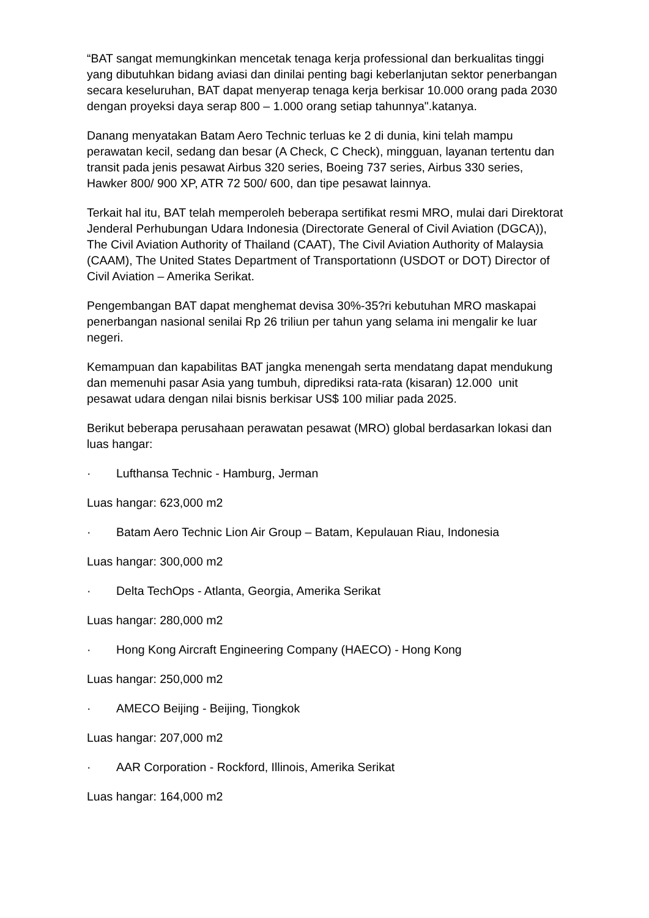“BAT sangat memungkinkan mencetak tenaga kerja professional dan berkualitas tinggi yang dibutuhkan bidang aviasi dan dinilai penting bagi keberlanjutan sektor penerbangan secara keseluruhan, BAT dapat menyerap tenaga kerja berkisar 10.000 orang pada 2030 dengan proyeksi daya serap 800 – 1.000 orang setiap tahunnya".katanya.
Danang menyatakan Batam Aero Technic terluas ke 2 di dunia, kini telah mampu perawatan kecil, sedang dan besar (A Check, C Check), mingguan, layanan tertentu dan transit pada jenis pesawat Airbus 320 series, Boeing 737 series, Airbus 330 series, Hawker 800/ 900 XP, ATR 72 500/ 600, dan tipe pesawat lainnya.
Terkait hal itu, BAT telah memperoleh beberapa sertifikat resmi MRO, mulai dari Direktorat Jenderal Perhubungan Udara Indonesia (Directorate General of Civil Aviation (DGCA)), The Civil Aviation Authority of Thailand (CAAT), The Civil Aviation Authority of Malaysia (CAAM), The United States Department of Transportationn (USDOT or DOT) Director of Civil Aviation – Amerika Serikat.
Pengembangan BAT dapat menghemat devisa 30%-35?ri kebutuhan MRO maskapai penerbangan nasional senilai Rp 26 triliun per tahun yang selama ini mengalir ke luar negeri.
Kemampuan dan kapabilitas BAT jangka menengah serta mendatang dapat mendukung dan memenuhi pasar Asia yang tumbuh, diprediksi rata-rata (kisaran) 12.000 unit pesawat udara dengan nilai bisnis berkisar US$ 100 miliar pada 2025.
Berikut beberapa perusahaan perawatan pesawat (MRO) global berdasarkan lokasi dan luas hangar:
· Lufthansa Technic - Hamburg, Jerman
Luas hangar: 623,000 m2
· Batam Aero Technic Lion Air Group – Batam, Kepulauan Riau, Indonesia
Luas hangar: 300,000 m2
· Delta TechOps - Atlanta, Georgia, Amerika Serikat
Luas hangar: 280,000 m2
· Hong Kong Aircraft Engineering Company (HAECO) - Hong Kong
Luas hangar: 250,000 m2
· AMECO Beijing - Beijing, Tiongkok
Luas hangar: 207,000 m2
· AAR Corporation - Rockford, Illinois, Amerika Serikat
Luas hangar: 164,000 m2